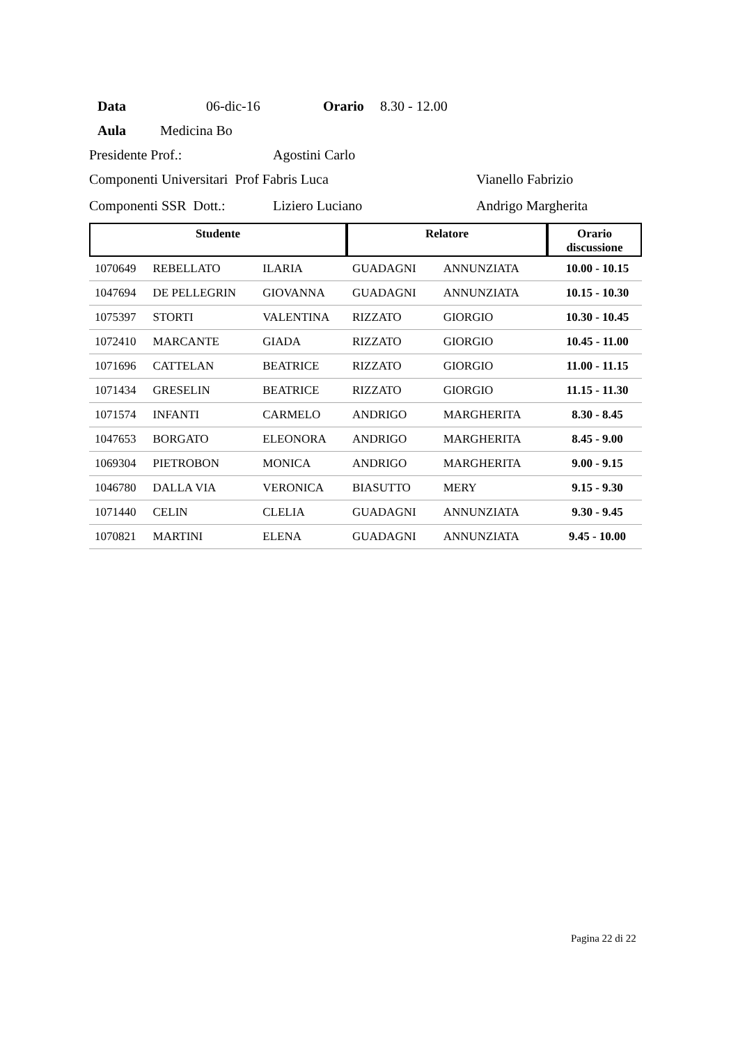Data 06-dic-16 Orario 8.30 - 12.00
Aula Medicina Bo
Presidente Prof.: Agostini Carlo
Componenti Universitari Prof Fabris Luca Vianello Fabrizio
Componenti SSR Dott.: Liziero Luciano Andrigo Margherita
| Studente | | | Relatore | | Orario discussione |
| --- | --- | --- | --- | --- | --- |
| 1070649 | REBELLATO | ILARIA | GUADAGNI | ANNUNZIATA | 10.00 - 10.15 |
| 1047694 | DE PELLEGRIN | GIOVANNA | GUADAGNI | ANNUNZIATA | 10.15 - 10.30 |
| 1075397 | STORTI | VALENTINA | RIZZATO | GIORGIO | 10.30 - 10.45 |
| 1072410 | MARCANTE | GIADA | RIZZATO | GIORGIO | 10.45 - 11.00 |
| 1071696 | CATTELAN | BEATRICE | RIZZATO | GIORGIO | 11.00 - 11.15 |
| 1071434 | GRESELIN | BEATRICE | RIZZATO | GIORGIO | 11.15 - 11.30 |
| 1071574 | INFANTI | CARMELO | ANDRIGO | MARGHERITA | 8.30 - 8.45 |
| 1047653 | BORGATO | ELEONORA | ANDRIGO | MARGHERITA | 8.45 - 9.00 |
| 1069304 | PIETROBON | MONICA | ANDRIGO | MARGHERITA | 9.00 - 9.15 |
| 1046780 | DALLA VIA | VERONICA | BIASUTTO | MERY | 9.15 - 9.30 |
| 1071440 | CELIN | CLELIA | GUADAGNI | ANNUNZIATA | 9.30 - 9.45 |
| 1070821 | MARTINI | ELENA | GUADAGNI | ANNUNZIATA | 9.45 - 10.00 |
Pagina 22 di 22